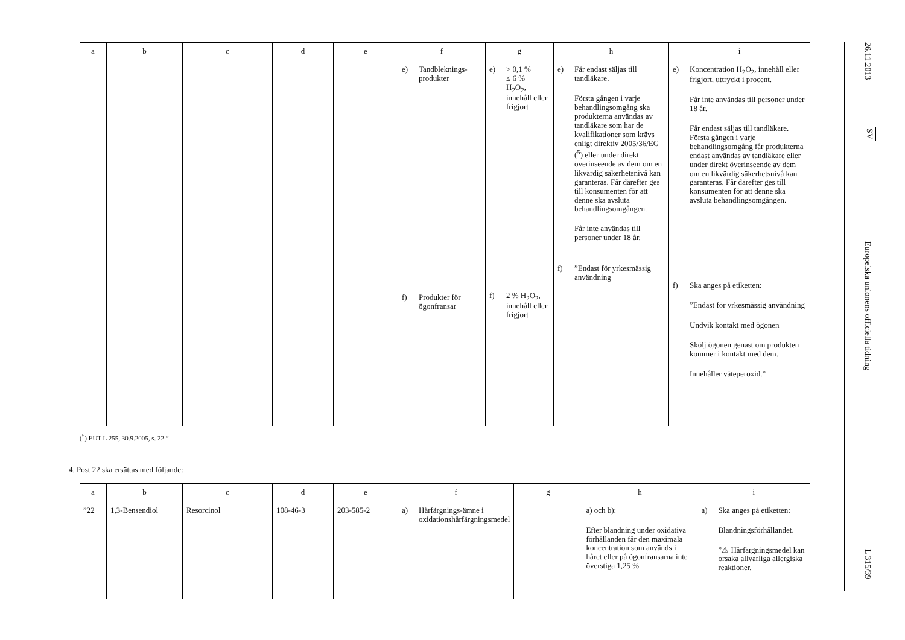| a | b | c | d | e | f | g | h | i |
| --- | --- | --- | --- | --- | --- | --- | --- | --- |
| | | | | | e) Tandbleknings-produkter f) Produkter för ögonfransar | e) > 0,1 % ≤ 6 % H<sub>2</sub>O<sub>2</sub>, innehåll eller frigjort f) 2 % H<sub>2</sub>O<sub>2</sub>, innehåll eller frigjort | e) Får endast säljas till tandläkare. Första gången i varje behandlingsomgång ska produkterna användas av tandläkare som har de kvalifikationer som krävs enligt direktiv 2005/36/EG (<sup>5</sup>) eller under direkt överinseende av dem om en likvärdig säkerhetsnivå kan garanteras. Får därefter ges till konsumenten för att denne ska avsluta behandlingsomgången. Får inte användas till personer under 18 år. f) ”Endast för yrkesmässig användning | e) Koncentration H<sub>2</sub>O<sub>2</sub>, innehåll eller frigjort, uttryckt i procent. Får inte användas till personer under 18 år. Får endast säljas till tandläkare. Första gången i varje behandlingsomgång får produkterna endast användas av tandläkare eller under direkt överinseende av dem om en likvärdig säkerhetsnivå kan garanteras. Får därefter ges till konsumenten för att denne ska avsluta behandlingsomgången. f) Ska anges på etiketten: ”Endast för yrkesmässig användning Undvik kontakt med ögonen Skölj ögonen genast om produkten kommer i kontakt med dem. Innehåller väteperoxid.” |
(<sup>5</sup>) EUT L 255, 30.9.2005, s. 22.”
4. Post 22 ska ersättas med följande:
| a | b | c | d | e | f | g | h | i |
| --- | --- | --- | --- | --- | --- | --- | --- | --- |
| ”22 | 1,3-Bensendiol | Resorcinol | 108-46-3 | 203-585-2 | a) Hårfärgnings-ämne i oxidationshårfärgningsmedel | | a) och b): Efter blandning under oxidativa förhållanden får den maximala koncentration som används i håret eller på ögonfransarna inte överstiga 1,25 % | a) Ska anges på etiketten: Blandningsförhållandet. ”⚠ Hårfärgningsmedel kan orsaka allvarliga allergiska reaktioner. |
26.11.2013
SV
Europeiska unionens officiella tidning
L 315/39